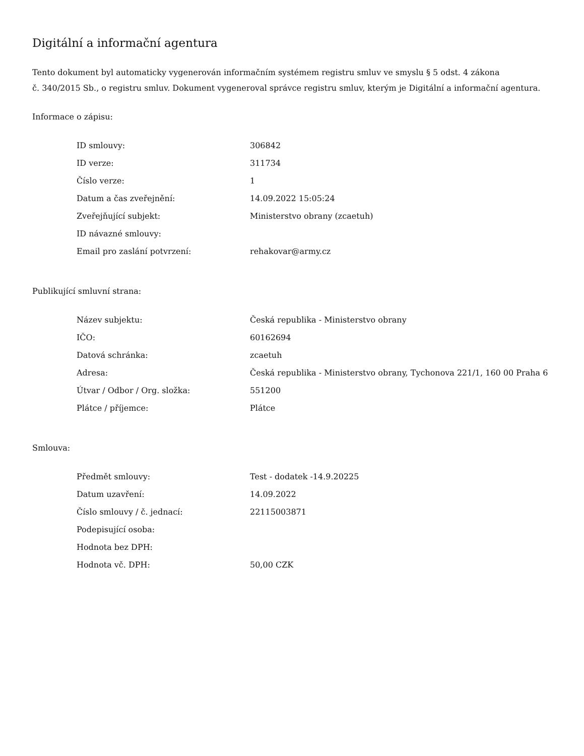Digitální a informační agentura
Tento dokument byl automaticky vygenerován informačním systémem registru smluv ve smyslu § 5 odst. 4 zákona
č. 340/2015 Sb., o registru smluv. Dokument vygeneroval správce registru smluv, kterým je Digitální a informační agentura.
Informace o zápisu:
| ID smlouvy: | 306842 |
| ID verze: | 311734 |
| Číslo verze: | 1 |
| Datum a čas zveřejnění: | 14.09.2022 15:05:24 |
| Zveřejňující subjekt: | Ministerstvo obrany (zcaetuh) |
| ID návazné smlouvy: | |
| Email pro zaslání potvrzení: | rehakovar@army.cz |
Publikující smluvní strana:
| Název subjektu: | Česká republika - Ministerstvo obrany |
| IČO: | 60162694 |
| Datová schránka: | zcaetuh |
| Adresa: | Česká republika - Ministerstvo obrany, Tychonova 221/1, 160 00 Praha 6 |
| Útvar / Odbor / Org. složka: | 551200 |
| Plátce / příjemce: | Plátce |
Smlouva:
| Předmět smlouvy: | Test - dodatek -14.9.20225 |
| Datum uzavření: | 14.09.2022 |
| Číslo smlouvy / č. jednací: | 22115003871 |
| Podepisující osoba: | |
| Hodnota bez DPH: | |
| Hodnota vč. DPH: | 50,00 CZK |